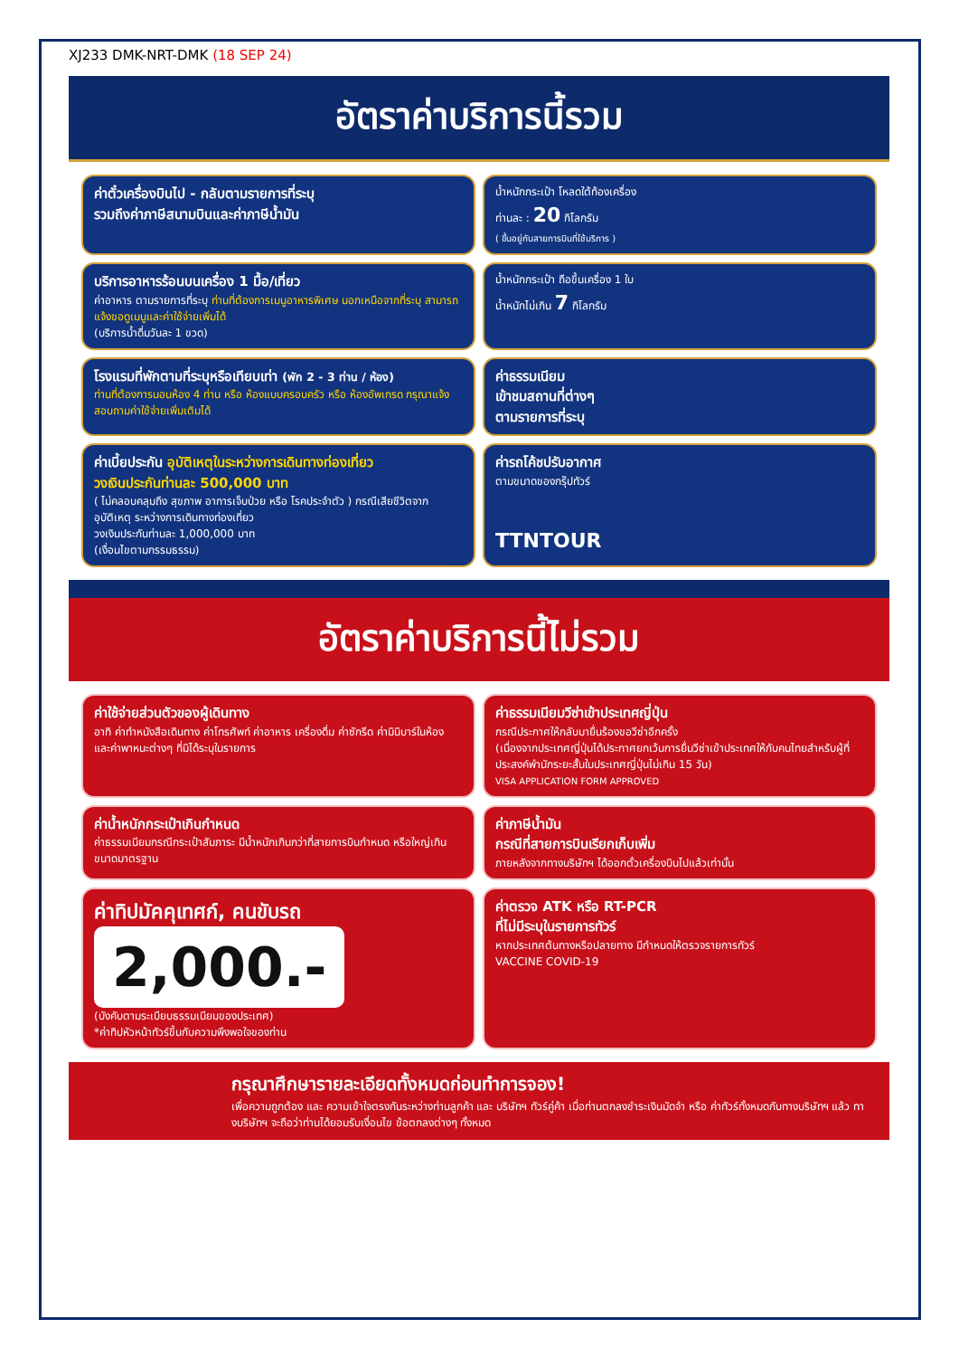XJ233 DMK-NRT-DMK (18 SEP 24)
อัตราค่าบริการนี้รวม
ค่าตั๋วเครื่องบินไป - กลับตามรายการที่ระบุ
รวมถึงค่าภาษีสนามบินและค่าภาษีน้ำมัน
น้ำหนักกระเป๋า โหลดใต้ท้องเครื่อง
ท่านละ : 20 กิโลกรัม
( ขึ้นอยู่กับสายการบินที่ใช้บริการ )
บริการอาหารร้อนบนเครื่อง 1 มื้อ/เที่ยว
ค่าอาหาร ตามรายการที่ระบุ ท่านที่ต้องการเมนูอาหารพิเศษ นอกเหนือจากที่ระบุ สามารถแจ้งขอดูเมนูและค่าใช้จ่ายเพิ่มได้
(บริการน้ำดื่มวันละ 1 ขวด)
น้ำหนักกระเป๋า ถือขึ้นเครื่อง 1 ใบ
น้ำหนักไม่เกิน 7 กิโลกรัม
โรงแรมที่พักตามที่ระบุหรือเทียบเท่า (พัก 2 - 3 ท่าน / ห้อง)
ท่านที่ต้องการนอนห้อง 4 ท่าน หรือ ห้องแบบครอบครัว หรือ ห้องอัพเกรด กรุณาแจ้งสอบถามค่าใช้จ่ายเพิ่มเติมได้
ค่าธรรมเนียม
เข้าชมสถานที่ต่างๆ
ตามรายการที่ระบุ
ค่าเบี้ยประกัน อุบัติเหตุในระหว่างการเดินทางท่องเที่ยว
วงเงินประกันท่านละ 500,000 บาท
( ไม่คลอบคลุมถึง สุขภาพ อาการเจ็บป่วย หรือ โรคประจำตัว ) กรณีเสียชีวิตจากอุบัติเหตุ ระหว่างการเดินทางท่องเที่ยว
วงเงินประกันท่านละ 1,000,000 บาท
(เงื่อนไขตามกรรมธรรม)
ค่ารถโค้ชปรับอากาศ
ตามขนาดของกรุ๊ปทัวร์
TTNTOUR
อัตราค่าบริการนี้ไม่รวม
ค่าใช้จ่ายส่วนตัวของผู้เดินทาง
อาทิ ค่าทำหนังสือเดินทาง ค่าโทรศัพท์ ค่าอาหาร เครื่องดื่ม ค่าซักรีด ค่ามินิบาร์ในห้อง และค่าพาหนะต่างๆ ที่มิได้ระบุในรายการ
ค่าธรรมเนียมวีซ่าเข้าประเทศญี่ปุ่น
กรณีประกาศให้กลับมายื่นร้องขอวีซ่าอีกครั้ง
(เนื่องจากประเทศญี่ปุ่นได้ประกาศยกเว้นการยื่นวีซ่าเข้าประเทศให้กับคนไทยสำหรับผู้ที่ประสงค์พำนักระยะสั้นในประเทศญี่ปุ่นไม่เกิน 15 วัน)
VISA APPLICATION FORM APPROVED
ค่าน้ำหนักกระเป๋าเกินกำหนด
ค่าธรรมเนียมกรณีกระเป๋าสัมภาระ มีน้ำหนักเกินกว่าที่สายการบินกำหนด หรือใหญ่เกินขนาดมาตรฐาน
ค่าภาษีน้ำมัน
กรณีที่สายการบินเรียกเก็บเพิ่ม
ภายหลังจากทางบริษัทฯ ได้ออกตั๋วเครื่องบินไปแล้วเท่านั้น
ค่าทิปมัคคุเทศก์, คนขับรถ
2,000.-
(บังคับตามระเบียบธรรมเนียมของประเทศ)
*ค่าทิปหัวหน้าทัวร์ขึ้นกับความพึงพอใจของท่าน
ค่าตรวจ ATK หรือ RT-PCR
ที่ไม่มีระบุในรายการทัวร์
หากประเทศต้นทางหรือปลายทาง มีกำหนดให้ตรวจรายการทัวร์
VACCINE COVID-19
กรุณาศึกษารายละเอียดทั้งหมดก่อนทำการจอง!
เพื่อความถูกต้อง และ ความเข้าใจตรงกันระหว่างท่านลูกค้า และ บริษัทฯ ทัวร์คู่ค้า เมื่อท่านตกลงชำระเงินมัดจำ หรือ ค่าทัวร์ทั้งหมดกับทางบริษัทฯ แล้ว ทางบริษัทฯ จะถือว่าท่านได้ยอมรับเงื่อนไข ข้อตกลงต่างๆ ทั้งหมด